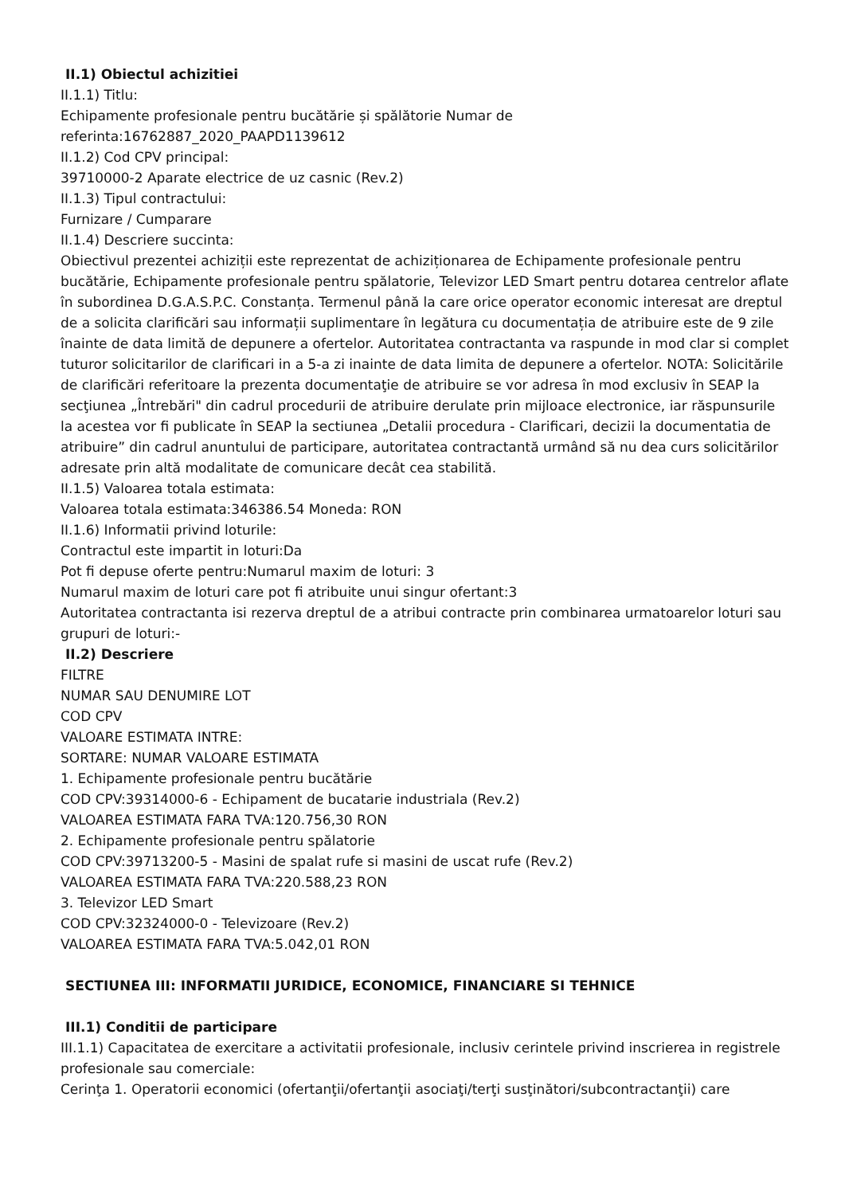II.1) Obiectul achizitiei
II.1.1) Titlu:
Echipamente profesionale pentru bucătărie și spălătorie Numar de
referinta:16762887_2020_PAAPD1139612
II.1.2) Cod CPV principal:
39710000-2 Aparate electrice de uz casnic (Rev.2)
II.1.3) Tipul contractului:
Furnizare / Cumparare
II.1.4) Descriere succinta:
Obiectivul prezentei achiziții este reprezentat de achiziționarea de Echipamente profesionale pentru bucătărie, Echipamente profesionale pentru spălatorie, Televizor LED Smart pentru dotarea centrelor aflate în subordinea D.G.A.S.P.C. Constanța. Termenul până la care orice operator economic interesat are dreptul de a solicita clarificări sau informații suplimentare în legătura cu documentația de atribuire este de 9 zile înainte de data limită de depunere a ofertelor. Autoritatea contractanta va raspunde in mod clar si complet tuturor solicitarilor de clarificari in a 5-a zi inainte de data limita de depunere a ofertelor. NOTA: Solicitările de clarificări referitoare la prezenta documentaţie de atribuire se vor adresa în mod exclusiv în SEAP la secţiunea „Întrebări" din cadrul procedurii de atribuire derulate prin mijloace electronice, iar răspunsurile la acestea vor fi publicate în SEAP la sectiunea „Detalii procedura - Clarificari, decizii la documentatia de atribuire” din cadrul anuntului de participare, autoritatea contractantă urmând să nu dea curs solicitărilor adresate prin altă modalitate de comunicare decât cea stabilită.
II.1.5) Valoarea totala estimata:
Valoarea totala estimata:346386.54 Moneda: RON
II.1.6) Informatii privind loturile:
Contractul este impartit in loturi:Da
Pot fi depuse oferte pentru:Numarul maxim de loturi: 3
Numarul maxim de loturi care pot fi atribuite unui singur ofertant:3
Autoritatea contractanta isi rezerva dreptul de a atribui contracte prin combinarea urmatoarelor loturi sau grupuri de loturi:-
II.2) Descriere
FILTRE
NUMAR SAU DENUMIRE LOT
COD CPV
VALOARE ESTIMATA INTRE:
SORTARE: NUMAR VALOARE ESTIMATA
1. Echipamente profesionale pentru bucătărie
COD CPV:39314000-6 - Echipament de bucatarie industriala (Rev.2)
VALOAREA ESTIMATA FARA TVA:120.756,30 RON
2. Echipamente profesionale pentru spălatorie
COD CPV:39713200-5 - Masini de spalat rufe si masini de uscat rufe (Rev.2)
VALOAREA ESTIMATA FARA TVA:220.588,23 RON
3. Televizor LED Smart
COD CPV:32324000-0 - Televizoare (Rev.2)
VALOAREA ESTIMATA FARA TVA:5.042,01 RON
SECTIUNEA III: INFORMATII JURIDICE, ECONOMICE, FINANCIARE SI TEHNICE
III.1) Conditii de participare
III.1.1) Capacitatea de exercitare a activitatii profesionale, inclusiv cerintele privind inscrierea in registrele profesionale sau comerciale:
Cerinţa 1. Operatorii economici (ofertanţii/ofertanţii asociaţi/terţi susţinători/subcontractanţii) care